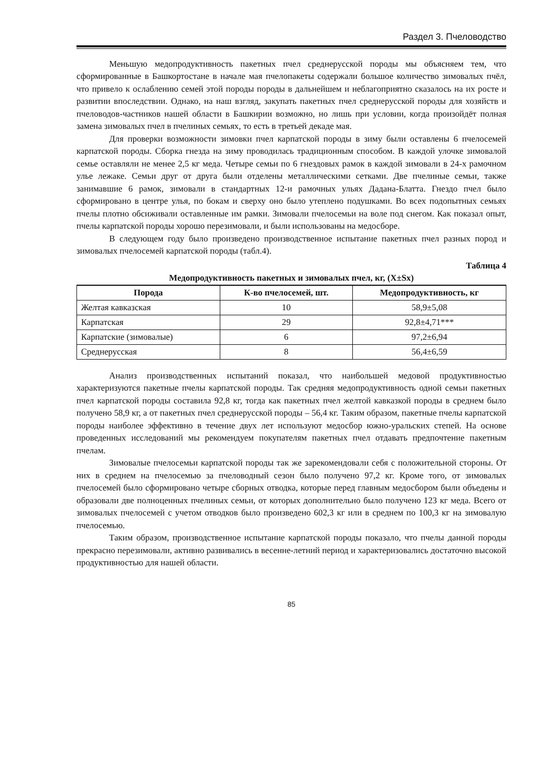Раздел 3. Пчеловодство
Меньшую медопродуктивность пакетных пчел среднерусской породы мы объясняем тем, что сформированные в Башкортостане в начале мая пчелопакеты содержали большое количество зимовалых пчёл, что привело к ослаблению семей этой породы породы в дальнейшем и неблагоприятно сказалось на их росте и развитии впоследствии. Однако, на наш взгляд, закупать пакетных пчел среднерусской породы для хозяйств и пчеловодов-частников нашей области в Башкирии возможно, но лишь при условии, когда произойдёт полная замена зимовалых пчел в пчелиных семьях, то есть в третьей декаде мая.
Для проверки возможности зимовки пчел карпатской породы в зиму были оставлены 6 пчелосемей карпатской породы. Сборка гнезда на зиму проводилась традиционным способом. В каждой улочке зимовалой семье оставляли не менее 2,5 кг меда. Четыре семьи по 6 гнездовых рамок в каждой зимовали в 24-х рамочном улье лежаке. Семьи друг от друга были отделены металлическими сетками. Две пчелиные семьи, также занимавшие 6 рамок, зимовали в стандартных 12-и рамочных ульях Дадана-Блатта. Гнездо пчел было сформировано в центре улья, по бокам и сверху оно было утеплено подушками. Во всех подопытных семьях пчелы плотно обсиживали оставленные им рамки. Зимовали пчелосемьи на воле под снегом. Как показал опыт, пчелы карпатской породы хорошо перезимовали, и были использованы на медосборе.
В следующем году было произведено производственное испытание пакетных пчел разных пород и зимовалых пчелосемей карпатской породы (табл.4).
Таблица 4
Медопродуктивность пакетных и зимовалых пчел, кг, (X±Sx)
| Порода | К-во пчелосемей, шт. | Медопродуктивность, кг |
| --- | --- | --- |
| Желтая кавказская | 10 | 58,9±5,08 |
| Карпатская | 29 | 92,8±4,71*** |
| Карпатские (зимовалые) | 6 | 97,2±6,94 |
| Среднерусская | 8 | 56,4±6,59 |
Анализ производственных испытаний показал, что наибольшей медовой продуктивностью характеризуются пакетные пчелы карпатской породы. Так средняя медопродуктивность одной семьи пакетных пчел карпатской породы составила 92,8 кг, тогда как пакетных пчел желтой кавказкой породы в среднем было получено 58,9 кг, а от пакетных пчел среднерусской породы – 56,4 кг. Таким образом, пакетные пчелы карпатской породы наиболее эффективно в течение двух лет используют медосбор южно-уральских степей. На основе проведенных исследований мы рекомендуем покупателям пакетных пчел отдавать предпочтение пакетным пчелам.
Зимовалые пчелосемьи карпатской породы так же зарекомендовали себя с положительной стороны. От них в среднем на пчелосемью за пчеловодный сезон было получено 97,2 кг. Кроме того, от зимовалых пчелосемей было сформировано четыре сборных отводка, которые перед главным медосбором были объедены и образовали две полноценных пчелиных семьи, от которых дополнительно было получено 123 кг меда. Всего от зимовалых пчелосемей с учетом отводков было произведено 602,3 кг или в среднем по 100,3 кг на зимовалую пчелосемью.
Таким образом, производственное испытание карпатской породы показало, что пчелы данной породы прекрасно перезимовали, активно развивались в весенне-летний период и характеризовались достаточно высокой продуктивностью для нашей области.
85